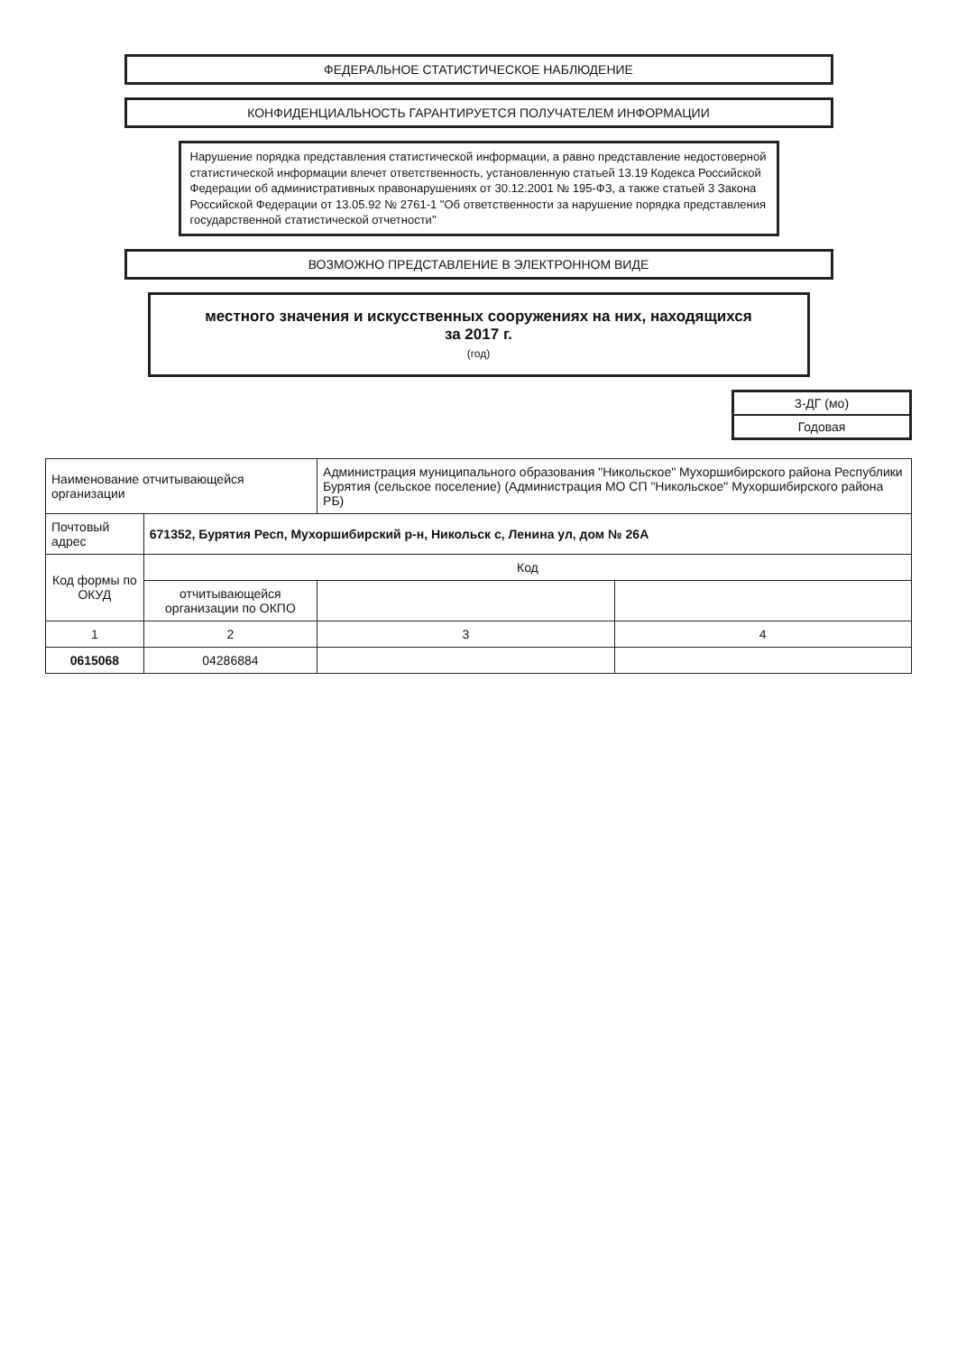ФЕДЕРАЛЬНОЕ СТАТИСТИЧЕСКОЕ НАБЛЮДЕНИЕ
КОНФИДЕНЦИАЛЬНОСТЬ ГАРАНТИРУЕТСЯ ПОЛУЧАТЕЛЕМ ИНФОРМАЦИИ
Нарушение порядка представления статистической информации, а равно представление недостоверной статистической информации влечет ответственность, установленную статьей 13.19 Кодекса Российской Федерации об административных правонарушениях от 30.12.2001 № 195-ФЗ, а также статьей 3 Закона Российской Федерации от 13.05.92 № 2761-1 "Об ответственности за нарушение порядка представления государственной статистической отчетности"
ВОЗМОЖНО ПРЕДСТАВЛЕНИЕ В ЭЛЕКТРОННОМ ВИДЕ
местного значения и искусственных сооружениях на них, находящихся
за 2017 г.
(год)
| 3-ДГ (мо) |
| Годовая |
| Наименование отчитывающейся организации | | Администрация муниципального образования "Никольское" Мухоршибирского района Республики Бурятия (сельское поселение) (Администрация МО СП "Никольское" Мухоршибирского района РБ) | |
| Почтовый адрес | 671352, Бурятия Респ, Мухоршибирский р-н, Никольск с, Ленина ул, дом № 26А | | |
| Код формы по ОКУД | Код | | |
| | отчитывающейся организации по ОКПО | | |
| 1 | 2 | 3 | 4 |
| 0615068 | 04286884 | | |